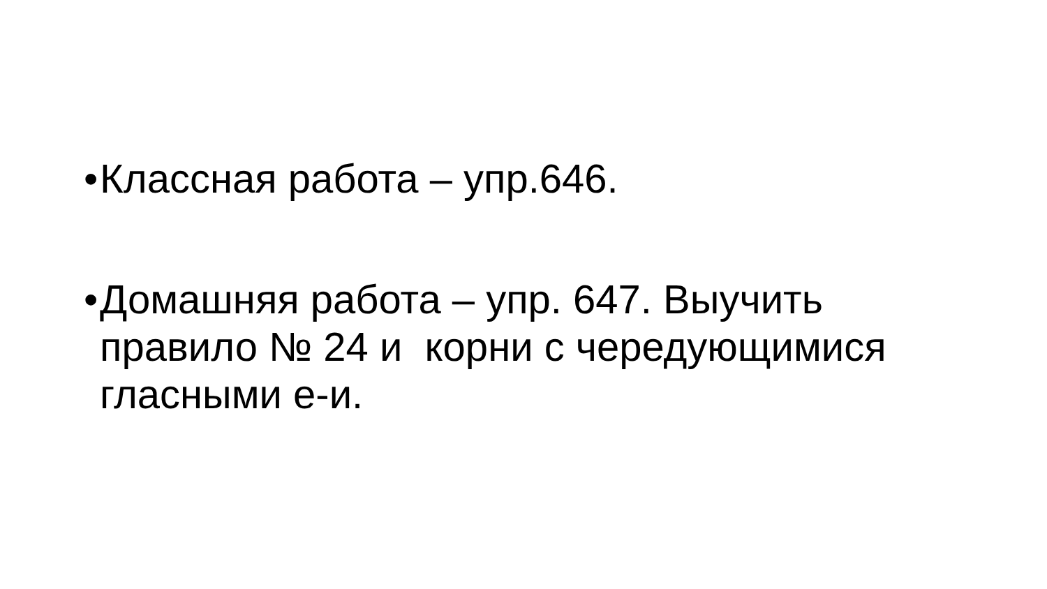• Классная работа – упр.646.
• Домашняя работа – упр. 647. Выучить правило № 24 и корни с чередующимися гласными е-и.